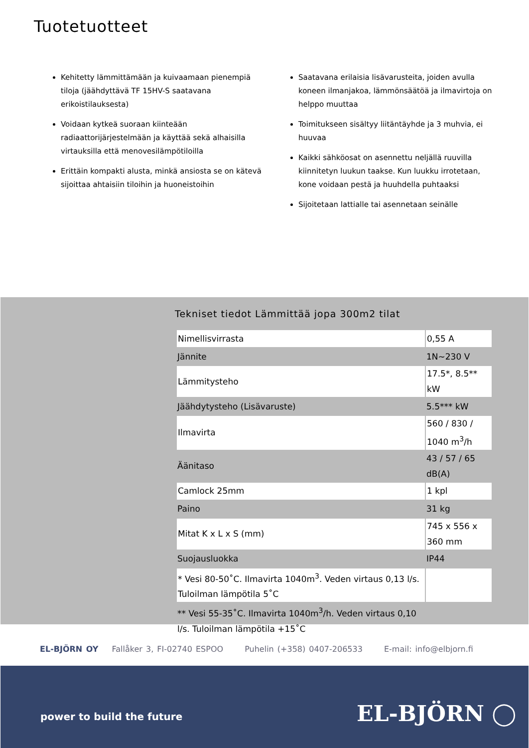Tuotetuotteet
Kehitetty lämmittämään ja kuivaamaan pienempiä tiloja (jäähdyttävä TF 15HV-S saatavana erikoistilauksesta)
Voidaan kytkeä suoraan kiinteään radiaattorijärjestelmään ja käyttää sekä alhaisilla virtauksilla että menovesilämpötiloilla
Erittäin kompakti alusta, minkä ansiosta se on kätevä sijoittaa ahtaisiin tiloihin ja huoneistoihin
Saatavana erilaisia lisävarusteita, joiden avulla koneen ilmanjakoa, lämmönsäätöä ja ilmavirtoja on helppo muuttaa
Toimitukseen sisältyy liitäntäyhde ja 3 muhvia, ei huuvaa
Kaikki sähköosat on asennettu neljällä ruuvilla kiinnitetyn luukun taakse. Kun luukku irrotetaan, kone voidaan pestä ja huuhdella puhtaaksi
Sijoitetaan lattialle tai asennetaan seinälle
Tekniset tiedot Lämmittää jopa 300m2 tilat
| Nimellisvirrasta | 0,55 A |
| Jännite | 1N~230 V |
| Lämmitysteho | 17.5*, 8.5** kW |
| Jäähdytysteho (Lisävaruste) | 5.5*** kW |
| Ilmavirta | 560 / 830 / 1040 m<sup>3</sup>/h |
| Äänitaso | 43 / 57 / 65 dB(A) |
| Camlock 25mm | 1 kpl |
| Paino | 31 kg |
| Mitat K x L x S (mm) | 745 x 556 x 360 mm |
| Suojausluokka | IP44 |
| * Vesi 80-50˚C. Ilmavirta 1040m<sup>3</sup>. Veden virtaus 0,13 l/s. Tuloilman lämpötila 5˚C | |
| ** Vesi 55-35˚C. Ilmavirta 1040m<sup>3</sup>/h. Veden virtaus 0,10 l/s. Tuloilman lämpötila +15˚C | |
EL-BJÖRN OY Fallåker 3, FI-02740 ESPOO Puhelin (+358) 0407-206533 E-mail: info@elbjorn.fi
power to build the future EL-BJÖRN ◯